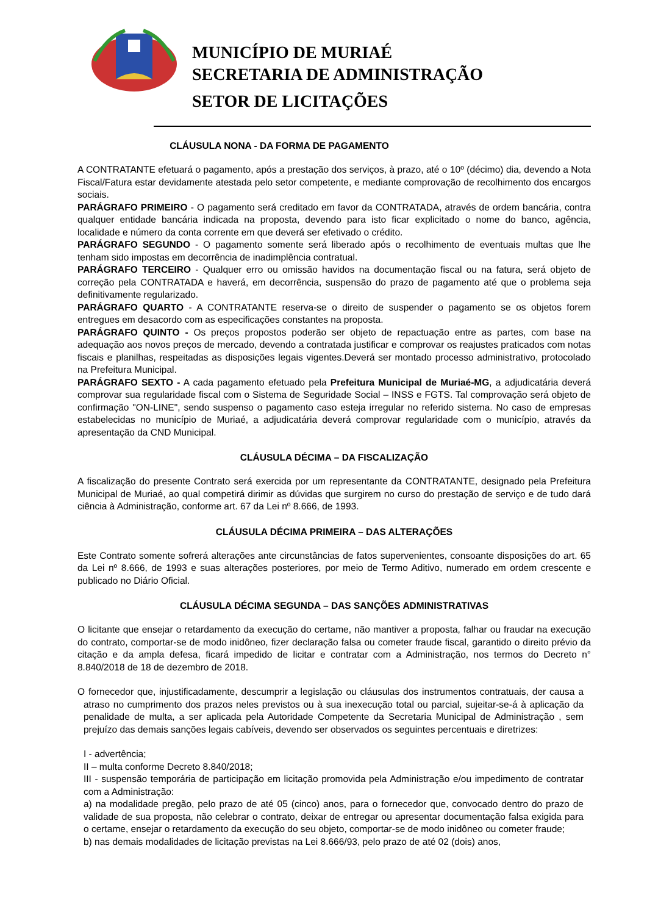MUNICÍPIO DE MURIAÉ
SECRETARIA DE ADMINISTRAÇÃO
SETOR DE LICITAÇÕES
CLÁUSULA NONA - DA FORMA DE PAGAMENTO
A CONTRATANTE efetuará o pagamento, após a prestação dos serviços, à prazo, até o 10º (décimo) dia, devendo a Nota Fiscal/Fatura estar devidamente atestada pelo setor competente, e mediante comprovação de recolhimento dos encargos sociais.
PARÁGRAFO PRIMEIRO - O pagamento será creditado em favor da CONTRATADA, através de ordem bancária, contra qualquer entidade bancária indicada na proposta, devendo para isto ficar explicitado o nome do banco, agência, localidade e número da conta corrente em que deverá ser efetivado o crédito.
PARÁGRAFO SEGUNDO - O pagamento somente será liberado após o recolhimento de eventuais multas que lhe tenham sido impostas em decorrência de inadimplência contratual.
PARÁGRAFO TERCEIRO - Qualquer erro ou omissão havidos na documentação fiscal ou na fatura, será objeto de correção pela CONTRATADA e haverá, em decorrência, suspensão do prazo de pagamento até que o problema seja definitivamente regularizado.
PARÁGRAFO QUARTO - A CONTRATANTE reserva-se o direito de suspender o pagamento se os objetos forem entregues em desacordo com as especificações constantes na proposta.
PARÁGRAFO QUINTO - Os preços propostos poderão ser objeto de repactuação entre as partes, com base na adequação aos novos preços de mercado, devendo a contratada justificar e comprovar os reajustes praticados com notas fiscais e planilhas, respeitadas as disposições legais vigentes.Deverá ser montado processo administrativo, protocolado na Prefeitura Municipal.
PARÁGRAFO SEXTO - A cada pagamento efetuado pela Prefeitura Municipal de Muriaé-MG, a adjudicatária deverá comprovar sua regularidade fiscal com o Sistema de Seguridade Social – INSS e FGTS. Tal comprovação será objeto de confirmação "ON-LINE", sendo suspenso o pagamento caso esteja irregular no referido sistema. No caso de empresas estabelecidas no município de Muriaé, a adjudicatária deverá comprovar regularidade com o município, através da apresentação da CND Municipal.
CLÁUSULA DÉCIMA – DA FISCALIZAÇÃO
A fiscalização do presente Contrato será exercida por um representante da CONTRATANTE, designado pela Prefeitura Municipal de Muriaé, ao qual competirá dirimir as dúvidas que surgirem no curso do prestação de serviço e de tudo dará ciência à Administração, conforme art. 67 da Lei nº 8.666, de 1993.
CLÁUSULA DÉCIMA PRIMEIRA – DAS ALTERAÇÕES
Este Contrato somente sofrerá alterações ante circunstâncias de fatos supervenientes, consoante disposições do art. 65 da Lei nº 8.666, de 1993 e suas alterações posteriores, por meio de Termo Aditivo, numerado em ordem crescente e publicado no Diário Oficial.
CLÁUSULA DÉCIMA SEGUNDA – DAS SANÇÕES ADMINISTRATIVAS
O licitante que ensejar o retardamento da execução do certame, não mantiver a proposta, falhar ou fraudar na execução do contrato, comportar-se de modo inidôneo, fizer declaração falsa ou cometer fraude fiscal, garantido o direito prévio da citação e da ampla defesa, ficará impedido de licitar e contratar com a Administração, nos termos do Decreto n° 8.840/2018 de 18 de dezembro de 2018.
O fornecedor que, injustificadamente, descumprir a legislação ou cláusulas dos instrumentos contratuais, der causa a atraso no cumprimento dos prazos neles previstos ou à sua inexecução total ou parcial, sujeitar-se-á à aplicação da penalidade de multa, a ser aplicada pela Autoridade Competente da Secretaria Municipal de Administração , sem prejuízo das demais sanções legais cabíveis, devendo ser observados os seguintes percentuais e diretrizes:
I - advertência;
II – multa conforme Decreto 8.840/2018;
III - suspensão temporária de participação em licitação promovida pela Administração e/ou impedimento de contratar com a Administração:
a) na modalidade pregão, pelo prazo de até 05 (cinco) anos, para o fornecedor que, convocado dentro do prazo de validade de sua proposta, não celebrar o contrato, deixar de entregar ou apresentar documentação falsa exigida para o certame, ensejar o retardamento da execução do seu objeto, comportar-se de modo inidôneo ou cometer fraude;
b) nas demais modalidades de licitação previstas na Lei 8.666/93, pelo prazo de até 02 (dois) anos,